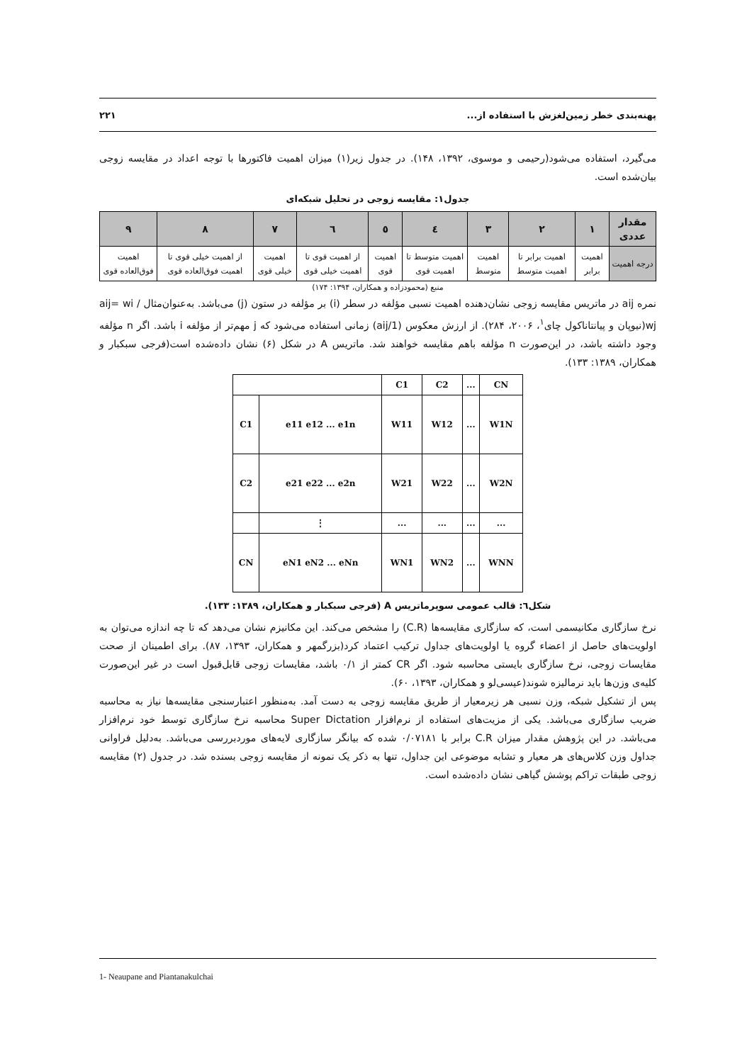پهنه‌بندی خطر زمین‌لغزش با استفاده از... ۲۲۱
می‌گیرد، استفاده می‌شود(رحیمی و موسوی، ۱۳۹۲، ۱۴۸). در جدول زیر(۱) میزان اهمیت فاکتورها با توجه اعداد در مقایسه زوجی بیان‌شده است.
جدول۱: مقایسه زوجی در تحلیل شبکه‌ای
| مقدار عددی | ۱ | ۲ | ۳ | ٤ | ٥ | ٦ | ۷ | ۸ | ۹ |
| --- | --- | --- | --- | --- | --- | --- | --- | --- | --- |
| درجه اهمیت | اهمیت برابر | اهمیت برابر تا اهمیت متوسط | اهمیت متوسط | اهمیت متوسط تا اهمیت قوی | اهمیت قوی | از اهمیت قوی تا اهمیت خیلی قوی | اهمیت خیلی قوی | از اهمیت خیلی قوی تا اهمیت فوق‌العاده قوی | اهمیت فوق‌العاده قوی |
منبع (محمودزاده و همکاران، ۱۳۹۴: ۱۷۴)
نمره aij در ماتریس مقایسه زوجی نشان‌دهنده اهمیت نسبی مؤلفه در سطر (i) بر مؤلفه در ستون (j) می‌باشد. به‌عنوان‌مثال aij= wi / wj(نیوپان و پیانتاناکول چای<sup>۱</sup>، ۲۰۰۶، ۲۸۴). از ارزش معکوس (1/aij) زمانی استفاده می‌شود که j مهم‌تر از مؤلفه i باشد. اگر n مؤلفه وجود داشته باشد، در این‌صورت n مؤلفه باهم مقایسه خواهند شد. ماتریس A در شکل (۶) نشان داده‌شده است(فرجی سبکبار و همکاران، ۱۳۸۹: ۱۳۳).
| | | C1 | C2 | ... | CN |
| C1 | e11 e12 ... e1n | W11 | W12 | ... | W1N |
| C2 | e21 e22 ... e2n | W21 | W22 | ... | W2N |
| | ⋮ | ... | ... | ... | ... |
| CN | eN1 eN2 ... eNn | WN1 | WN2 | ... | WNN |
شکل٦: قالب عمومی سوپرماتریس A (فرجی سبکبار و همکاران، ۱۳۸۹: ۱۳۳).
نرخ سازگاری مکانیسمی است، که سازگاری مقایسه‌ها (C.R) را مشخص می‌کند. این مکانیزم نشان می‌دهد که تا چه اندازه می‌توان به اولویت‌های حاصل از اعضاء گروه یا اولویت‌های جداول ترکیب اعتماد کرد(بزرگمهر و همکاران، ۱۳۹۳، ۸۷). برای اطمینان از صحت مقایسات زوجی، نرخ سازگاری بایستی محاسبه شود. اگر CR کمتر از ۰/۱ باشد، مقایسات زوجی قابل‌قبول است در غیر این‌صورت کلیه‌ی وزن‌ها باید نرمالیزه شوند(عیسی‌لو و همکاران، ۱۳۹۳، ۶۰).
پس از تشکیل شبکه، وزن نسبی هر زیرمعیار از طریق مقایسه زوجی به دست آمد. به‌منظور اعتبارسنجی مقایسه‌ها نیاز به محاسبه ضریب سازگاری می‌باشد. یکی از مزیت‌های استفاده از نرم‌افزار Super Dictation محاسبه نرخ سازگاری توسط خود نرم‌افزار می‌باشد. در این پژوهش مقدار میزان C.R برابر با ۰/۰۷۱۸۱ شده که بیانگر سازگاری لایه‌های موردبررسی می‌باشد. به‌دلیل فراوانی جداول وزن کلاس‌های هر معیار و تشابه موضوعی این جداول، تنها به ذکر یک نمونه از مقایسه زوجی بسنده شد. در جدول (۲) مقایسه زوجی طبقات تراکم پوشش گیاهی نشان داده‌شده است.
1- Neaupane and Piantanakulchai